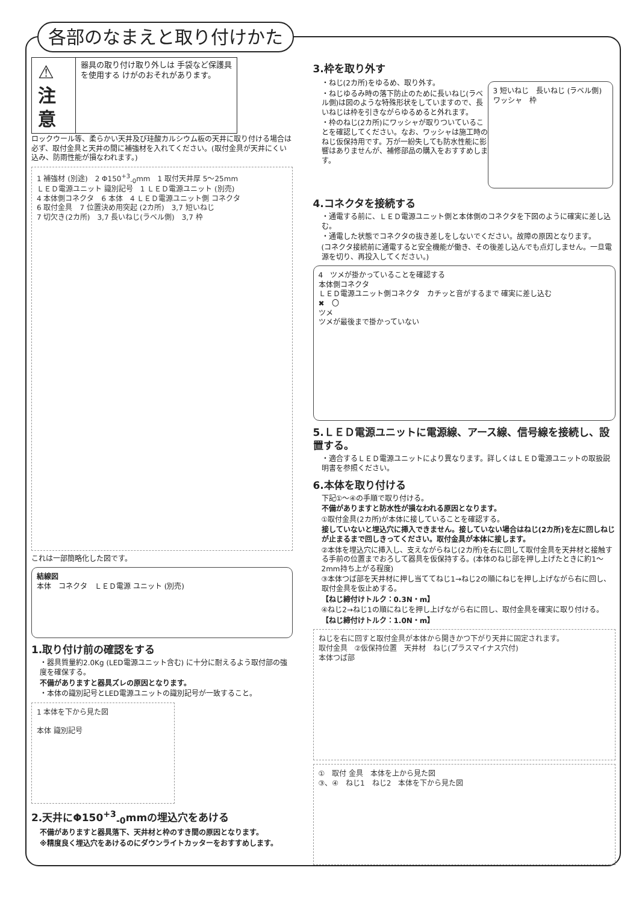各部のなまえと取り付けかた
⚠ 注意
器具の取り付け取り外しは 手袋など保護具を使用する けがのおそれがあります。
ロックウール等、柔らかい天井及び珪酸カルシウム板の天井に取り付ける場合は必ず、取付金具と天井の間に補強材を入れてください。(取付金具が天井にくい込み、防雨性能が損なわれます。)
1 補強材 (別途)　2 Φ150<sup>+3</sup><sub>-0</sub>mm　1 取付天井厚 5〜25mm
ＬＥＤ電源ユニット 識別記号　1 ＬＥＤ電源ユニット (別売)
4 本体側コネクタ　6 本体　4 ＬＥＤ電源ユニット側 コネクタ
6 取付金具　7 位置決め用突起 (2カ所)　3,7 短いねじ
7 切欠き(2カ所)　3,7 長いねじ(ラベル側)　3,7 枠
これは一部簡略化した図です。
結線図
本体　コネクタ　ＬＥＤ電源 ユニット (別売)
1.取り付け前の確認をする
・器具質量約2.0Kg (LED電源ユニット含む) に十分に耐えるよう取付部の強度を確保する。
不備がありますと器具ズレの原因となります。
・本体の識別記号とLED電源ユニットの識別記号が一致すること。
1 本体を下から見た図
本体 識別記号
2.天井にΦ150<sup>+3</sup><sub>-0</sub>mmの埋込穴をあける
不備がありますと器具落下、天井材と枠のすき間の原因となります。
※精度良く埋込穴をあけるのにダウンライトカッターをおすすめします。
3.枠を取り外す
・ねじ(2カ所)をゆるめ、取り外す。
・ねじゆるみ時の落下防止のために長いねじ(ラベル側)は図のような特殊形状をしていますので、長いねじは枠を引きながらゆるめると外れます。
・枠のねじ(2カ所)にワッシャが取りついていることを確認してください。なお、ワッシャは施工時のねじ仮保持用です。万が一紛失しても防水性能に影響はありませんが、補修部品の購入をおすすめします。
3 短いねじ　長いねじ (ラベル側)
ワッシャ　枠
4.コネクタを接続する
・通電する前に、ＬＥＤ電源ユニット側と本体側のコネクタを下図のように確実に差し込む。
・通電した状態でコネクタの抜き差しをしないでください。故障の原因となります。
(コネクタ接続前に通電すると安全機能が働き、その後差し込んでも点灯しません。一旦電源を切り、再投入してください。)
4　ツメが掛かっていることを確認する
本体側コネクタ
ＬＥＤ電源ユニット側コネクタ　カチッと音がするまで 確実に差し込む
✖　〇
ツメ
ツメが最後まで掛かっていない
5.ＬＥＤ電源ユニットに電源線、アース線、信号線を接続し、設置する。
・適合するＬＥＤ電源ユニットにより異なります。詳しくはＬＥＤ電源ユニットの取扱説明書を参照ください。
6.本体を取り付ける
下記①〜④の手順で取り付ける。
不備がありますと防水性が損なわれる原因となります。
①取付金具(2カ所)が本体に接していることを確認する。
接していないと埋込穴に挿入できません。接していない場合はねじ(2カ所)を左に回しねじが止まるまで回しきってください。取付金具が本体に接します。
②本体を埋込穴に挿入し、支えながらねじ(2カ所)を右に回して取付金具を天井材と接触する手前の位置までおろして器具を仮保持する。(本体のねじ部を押し上げたときに約1〜2mm持ち上がる程度)
③本体つば部を天井材に押し当ててねじ1→ねじ2の順にねじを押し上げながら右に回し、取付金具を仮止めする。
【ねじ締付けトルク：0.3N・m】
④ねじ2→ねじ1の順にねじを押し上げながら右に回し、取付金具を確実に取り付ける。
【ねじ締付けトルク：1.0N・m】
ねじを右に回すと取付金具が本体から開きかつ下がり天井に固定されます。
取付金具　②仮保持位置　天井材　ねじ(プラスマイナス穴付)
本体つば部
①　取付 金具　本体を上から見た図
③、④　ねじ1　ねじ2　本体を下から見た図